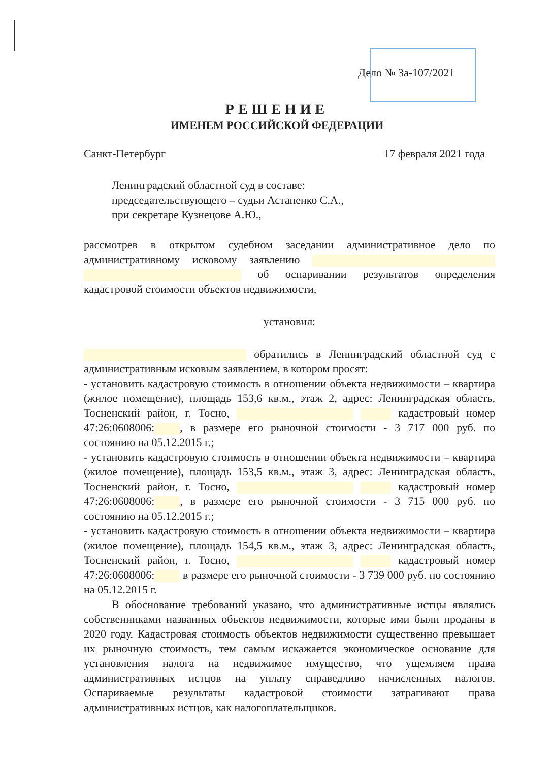Дело № 3а-107/2021
РЕШЕНИЕ
ИМЕНЕМ РОССИЙСКОЙ ФЕДЕРАЦИИ
Санкт-Петербург 17 февраля 2021 года
Ленинградский областной суд в составе:
председательствующего – судьи Астапенко С.А.,
при секретаре Кузнецове А.Ю.,
рассмотрев в открытом судебном заседании административное дело по административному исковому заявлению об оспаривании результатов определения кадастровой стоимости объектов недвижимости,
установил:
обратились в Ленинградский областной суд с административным исковым заявлением, в котором просят:
- установить кадастровую стоимость в отношении объекта недвижимости – квартира (жилое помещение), площадь 153,6 кв.м., этаж 2, адрес: Ленинградская область, Тосненский район, г. Тосно, кадастровый номер 47:26:0608006: , в размере его рыночной стоимости - 3 717 000 руб. по состоянию на 05.12.2015 г.;
- установить кадастровую стоимость в отношении объекта недвижимости – квартира (жилое помещение), площадь 153,5 кв.м., этаж 3, адрес: Ленинградская область, Тосненский район, г. Тосно, кадастровый номер 47:26:0608006: , в размере его рыночной стоимости - 3 715 000 руб. по состоянию на 05.12.2015 г.;
- установить кадастровую стоимость в отношении объекта недвижимости – квартира (жилое помещение), площадь 154,5 кв.м., этаж 3, адрес: Ленинградская область, Тосненский район, г. Тосно, кадастровый номер 47:26:0608006: в размере его рыночной стоимости - 3 739 000 руб. по состоянию на 05.12.2015 г.
В обоснование требований указано, что административные истцы являлись собственниками названных объектов недвижимости, которые ими были проданы в 2020 году. Кадастровая стоимость объектов недвижимости существенно превышает их рыночную стоимость, тем самым искажается экономическое основание для установления налога на недвижимое имущество, что ущемляем права административных истцов на уплату справедливо начисленных налогов. Оспариваемые результаты кадастровой стоимости затрагивают права административных истцов, как налогоплательщиков.